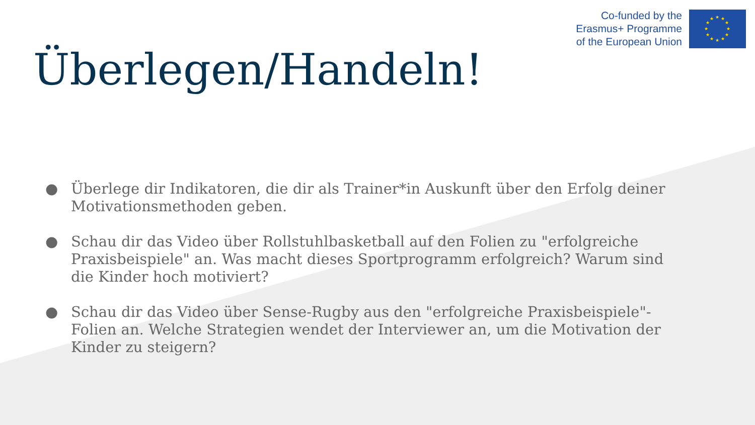Co-funded by the
Erasmus+ Programme
of the European Union
★
★
★
★
★
★
★
★
★
★
★
★
Überlegen/Handeln!
● Überlege dir Indikatoren, die dir als Trainer*in Auskunft über den Erfolg deiner Motivationsmethoden geben.
● Schau dir das Video über Rollstuhlbasketball auf den Folien zu "erfolgreiche Praxisbeispiele" an. Was macht dieses Sportprogramm erfolgreich? Warum sind die Kinder hoch motiviert?
● Schau dir das Video über Sense-Rugby aus den "erfolgreiche Praxisbeispiele"-Folien an. Welche Strategien wendet der Interviewer an, um die Motivation der Kinder zu steigern?